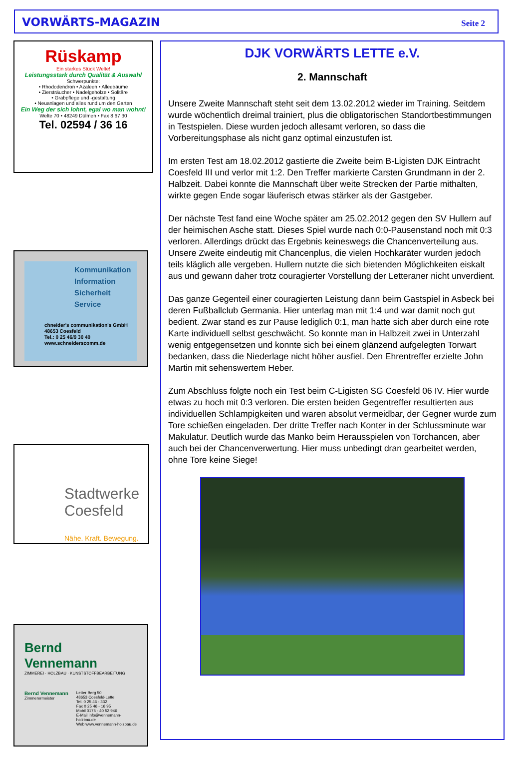VORWÄRTS-MAGAZIN Seite 2
Rüskamp
Ein starkes Stück Welte!
Leistungsstark durch Qualität & Auswahl
Schwerpunkte:
• Rhododendron • Azaleen • Alleebäume
• Ziersträucher • Nadelgehölze • Solitäre
• Grabpflege und -gestaltung
• Neuanlagen und alles rund um den Garten
Ein Weg der sich lohnt, egal wo man wohnt!
Welte 70 • 48249 Dülmen • Fax 8 67 30
Tel. 02594 / 36 16
Kommunikation
Information
Sicherheit
Service
chneider's communikation's GmbH
48653 Coesfeld
Tel.: 0 25 46/9 30 40
www.schneiderscomm.de
Stadtwerke
Coesfeld
Nähe. Kraft. Bewegung.
Bernd Vennemann
ZIMMEREI · HOLZBAU · KUNSTSTOFFBEARBEITUNG
Bernd Vennemann
Zimmerermeister
Letter Berg 50
48653 Coesfeld-Lette
Tel. 0 25 46 - 332
Fax 0 25 46 - 16 95
Mobil 0175 - 40 52 946
E-Mail info@vennemann-holzbau.de
Web www.vennemann-holzbau.de
DJK VORWÄRTS LETTE e.V.
2. Mannschaft
Unsere Zweite Mannschaft steht seit dem 13.02.2012 wieder im Training. Seitdem wurde wöchentlich dreimal trainiert, plus die obligatorischen Standortbestimmungen in Testspielen. Diese wurden jedoch allesamt verloren, so dass die Vorbereitungsphase als nicht ganz optimal einzustufen ist.
Im ersten Test am 18.02.2012 gastierte die Zweite beim B-Ligisten DJK Eintracht Coesfeld III und verlor mit 1:2. Den Treffer markierte Carsten Grundmann in der 2. Halbzeit. Dabei konnte die Mannschaft über weite Strecken der Partie mithalten, wirkte gegen Ende sogar läuferisch etwas stärker als der Gastgeber.
Der nächste Test fand eine Woche später am 25.02.2012 gegen den SV Hullern auf der heimischen Asche statt. Dieses Spiel wurde nach 0:0-Pausenstand noch mit 0:3 verloren. Allerdings drückt das Ergebnis keineswegs die Chancenverteilung aus. Unsere Zweite eindeutig mit Chancenplus, die vielen Hochkaräter wurden jedoch teils kläglich alle vergeben. Hullern nutzte die sich bietenden Möglichkeiten eiskalt aus und gewann daher trotz couragierter Vorstellung der Letteraner nicht unverdient.
Das ganze Gegenteil einer couragierten Leistung dann beim Gastspiel in Asbeck bei deren Fußballclub Germania. Hier unterlag man mit 1:4 und war damit noch gut bedient. Zwar stand es zur Pause lediglich 0:1, man hatte sich aber durch eine rote Karte individuell selbst geschwächt. So konnte man in Halbzeit zwei in Unterzahl wenig entgegensetzen und konnte sich bei einem glänzend aufgelegten Torwart bedanken, dass die Niederlage nicht höher ausfiel. Den Ehrentreffer erzielte John Martin mit sehenswertem Heber.
Zum Abschluss folgte noch ein Test beim C-Ligisten SG Coesfeld 06 IV. Hier wurde etwas zu hoch mit 0:3 verloren. Die ersten beiden Gegentreffer resultierten aus individuellen Schlampigkeiten und waren absolut vermeidbar, der Gegner wurde zum Tore schießen eingeladen. Der dritte Treffer nach Konter in der Schlussminute war Makulatur. Deutlich wurde das Manko beim Herausspielen von Torchancen, aber auch bei der Chancenverwertung. Hier muss unbedingt dran gearbeitet werden, ohne Tore keine Siege!